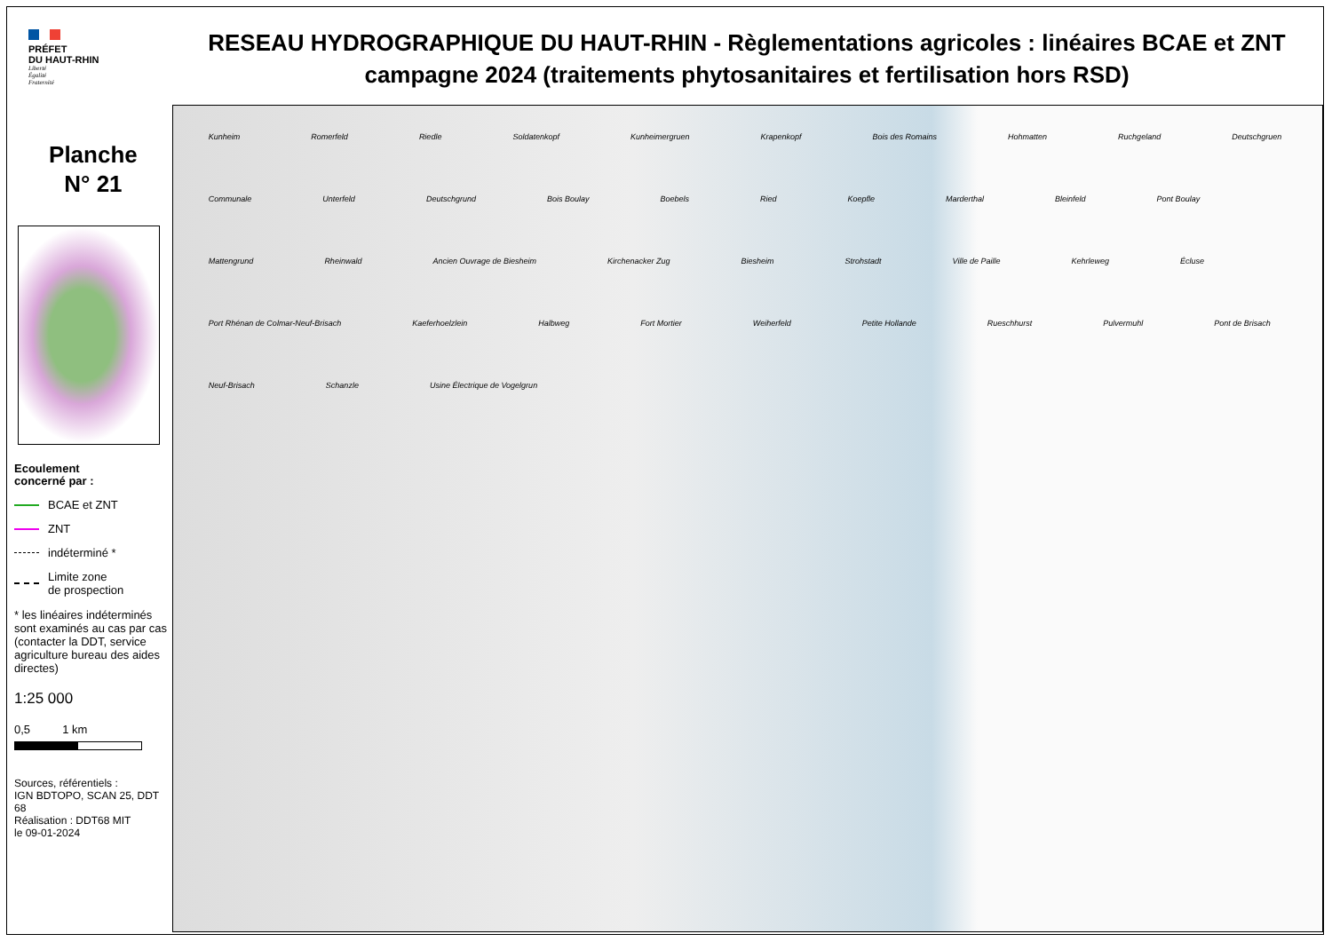PRÉFET
DU HAUT-RHIN
Liberté
Égalité
Fraternité
RESEAU HYDROGRAPHIQUE DU HAUT-RHIN - Règlementations agricoles : linéaires BCAE et ZNT
campagne 2024 (traitements phytosanitaires et fertilisation hors RSD)
Planche
N° 21
Ecoulement
concerné par :
BCAE et ZNT
ZNT
indéterminé *
Limite zone
de prospection
* les linéaires indéterminés sont examinés au cas par cas (contacter la DDT, service agriculture bureau des aides directes)
1:25 000
0,5 1 km
Sources, référentiels :
IGN BDTOPO, SCAN 25, DDT 68
Réalisation : DDT68 MIT
le 09-01-2024
Kunheim Romerfeld Riedle Soldatenkopf Kunheimergruen Krapenkopf Bois des Romains Hohmatten Ruchgeland Deutschgruen Communale Unterfeld Deutschgrund Bois Boulay Boebels Ried Koepfle Marderthal Bleinfeld Pont Boulay Mattengrund Rheinwald Ancien Ouvrage de Biesheim Kirchenacker Zug Biesheim Strohstadt Ville de Paille Kehrleweg Écluse Port Rhénan de Colmar-Neuf-Brisach Kaeferhoelzlein Halbweg Fort Mortier Weiherfeld Petite Hollande Rueschhurst Pulvermuhl Pont de Brisach Neuf-Brisach Schanzle Usine Électrique de Vogelgrun